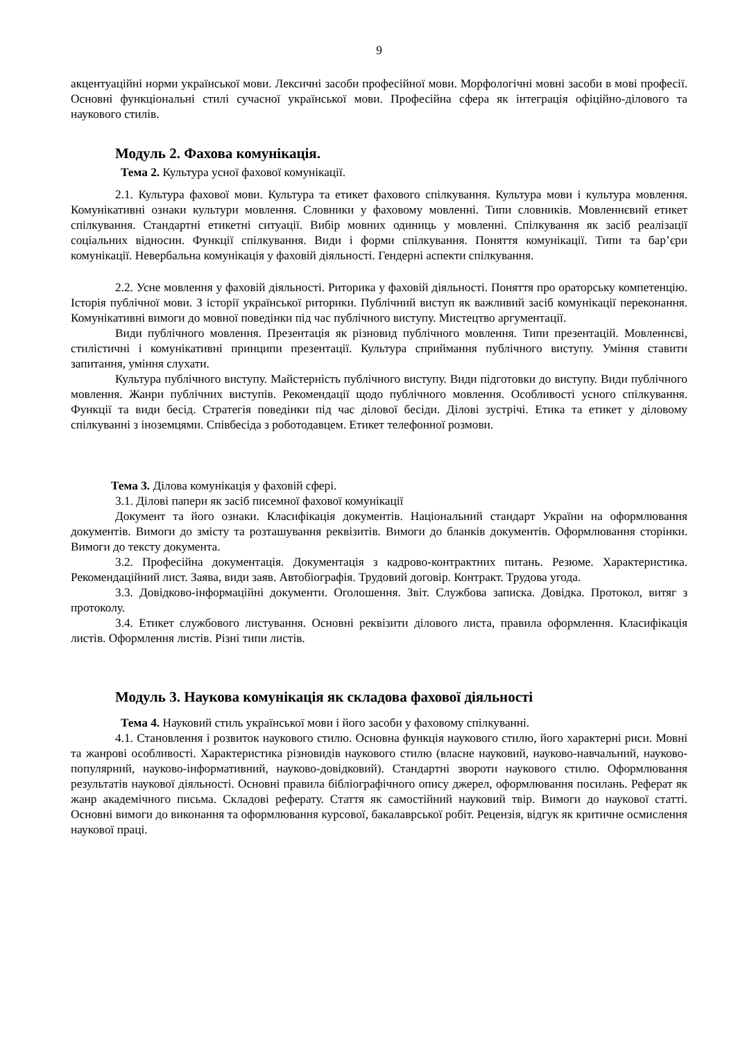9
акцентуаційні норми української мови. Лексичні засоби професійної мови. Морфологічні мовні засоби в мові професії. Основні функціональні стилі сучасної української мови. Професійна сфера як інтеграція офіційно-ділового та наукового стилів.
Модуль 2. Фахова комунікація.
Тема 2. Культура усної фахової комунікації.
2.1. Культура фахової мови. Культура та етикет фахового спілкування. Культура мови і культура мовлення. Комунікативні ознаки культури мовлення. Словники у фаховому мовленні. Типи словників. Мовленнєвий етикет спілкування. Стандартні етикетні ситуації. Вибір мовних одиниць у мовленні. Спілкування як засіб реалізації соціальних відносин. Функції спілкування. Види і форми спілкування. Поняття комунікації. Типи та бар’єри комунікації. Невербальна комунікація у фаховій діяльності. Гендерні аспекти спілкування.
2.2. Усне мовлення у фаховій діяльності. Риторика у фаховій діяльності. Поняття про ораторську компетенцію. Історія публічної мови. З історії української риторики. Публічний виступ як важливий засіб комунікації переконання. Комунікативні вимоги до мовної поведінки під час публічного виступу. Мистецтво аргументації.
Види публічного мовлення. Презентація як різновид публічного мовлення. Типи презентацій. Мовленнєві, стилістичні і комунікативні принципи презентації. Культура сприймання публічного виступу. Уміння ставити запитання, уміння слухати.
Культура публічного виступу. Майстерність публічного виступу. Види підготовки до виступу. Види публічного мовлення. Жанри публічних виступів. Рекомендації щодо публічного мовлення. Особливості усного спілкування. Функції та види бесід. Стратегія поведінки під час ділової бесіди. Ділові зустрічі. Етика та етикет у діловому спілкуванні з іноземцями. Співбесіда з роботодавцем. Етикет телефонної розмови.
Тема 3. Ділова комунікація у фаховій сфері.
3.1. Ділові папери як засіб писемної фахової комунікації
Документ та його ознаки. Класифікація документів. Національний стандарт України на оформлювання документів. Вимоги до змісту та розташування реквізитів. Вимоги до бланків документів. Оформлювання сторінки. Вимоги до тексту документа.
3.2. Професійна документація. Документація з кадрово-контрактних питань. Резюме. Характеристика. Рекомендаційний лист. Заява, види заяв. Автобіографія. Трудовий договір. Контракт. Трудова угода.
3.3. Довідково-інформаційні документи. Оголошення. Звіт. Службова записка. Довідка. Протокол, витяг з протоколу.
3.4. Етикет службового листування. Основні реквізити ділового листа, правила оформлення. Класифікація листів. Оформлення листів. Різні типи листів.
Модуль 3. Наукова комунікація як складова фахової діяльності
Тема 4. Науковий стиль української мови і його засоби у фаховому спілкуванні.
4.1. Становлення і розвиток наукового стилю. Основна функція наукового стилю, його характерні риси. Мовні та жанрові особливості. Характеристика різновидів наукового стилю (власне науковий, науково-навчальний, науково-популярний, науково-інформативний, науково-довідковий). Стандартні звороти наукового стилю. Оформлювання результатів наукової діяльності. Основні правила бібліографічного опису джерел, оформлювання посилань. Реферат як жанр академічного письма. Складові реферату. Стаття як самостійний науковий твір. Вимоги до наукової статті. Основні вимоги до виконання та оформлювання курсової, бакалаврської робіт. Рецензія, відгук як критичне осмислення наукової праці.